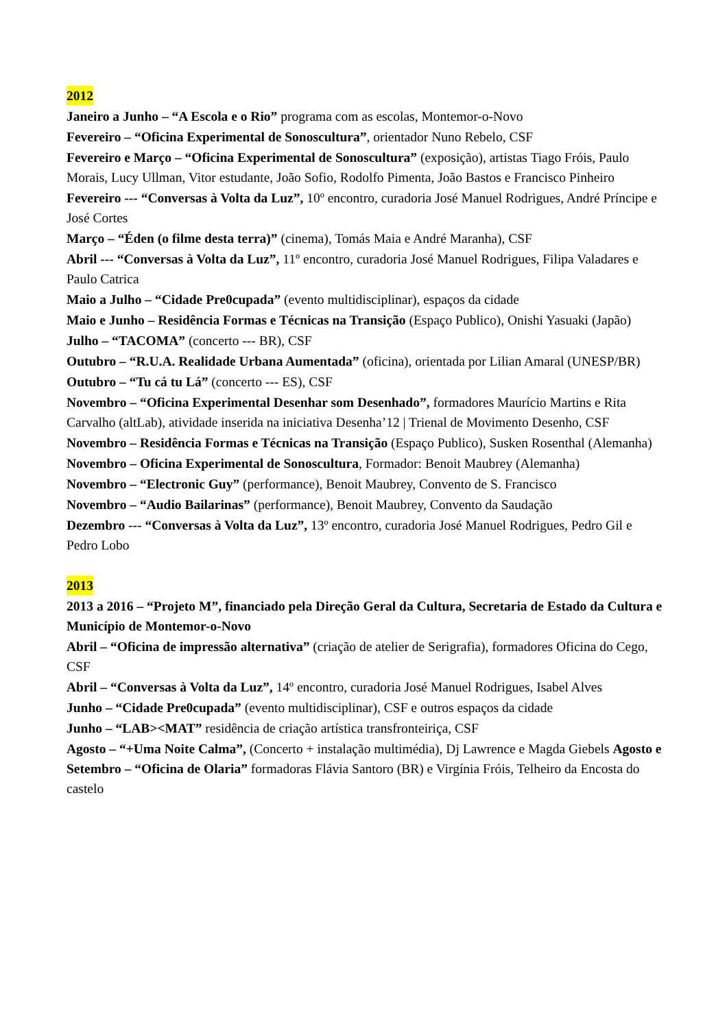2012
Janeiro a Junho – “A Escola e o Rio” programa com as escolas, Montemor-o-Novo
Fevereiro – “Oficina Experimental de Sonoscultura”, orientador Nuno Rebelo, CSF
Fevereiro e Março – “Oficina Experimental de Sonoscultura” (exposição), artistas Tiago Fróis, Paulo Morais, Lucy Ullman, Vitor estudante, João Sofio, Rodolfo Pimenta, João Bastos e Francisco Pinheiro
Fevereiro --- “Conversas à Volta da Luz”, 10º encontro, curadoria José Manuel Rodrigues, André Príncipe e José Cortes
Março – “Éden (o filme desta terra)” (cinema), Tomás Maia e André Maranha), CSF
Abril --- “Conversas à Volta da Luz”, 11º encontro, curadoria José Manuel Rodrigues, Filipa Valadares e Paulo Catrica
Maio a Julho – “Cidade Pre0cupada” (evento multidisciplinar), espaços da cidade
Maio e Junho – Residência Formas e Técnicas na Transição (Espaço Publico), Onishi Yasuaki (Japão)
Julho – “TACOMA” (concerto --- BR), CSF
Outubro – “R.U.A. Realidade Urbana Aumentada” (oficina), orientada por Lilian Amaral (UNESP/BR)
Outubro – “Tu cá tu Lá” (concerto --- ES), CSF
Novembro – “Oficina Experimental Desenhar som Desenhado”, formadores Maurício Martins e Rita Carvalho (altLab), atividade inserida na iniciativa Desenha’12 | Trienal de Movimento Desenho, CSF
Novembro – Residência Formas e Técnicas na Transição (Espaço Publico), Susken Rosenthal (Alemanha)
Novembro – Oficina Experimental de Sonoscultura, Formador: Benoit Maubrey (Alemanha)
Novembro – “Electronic Guy” (performance), Benoit Maubrey, Convento de S. Francisco
Novembro – “Audio Bailarinas” (performance), Benoit Maubrey, Convento da Saudação
Dezembro --- “Conversas à Volta da Luz”, 13º encontro, curadoria José Manuel Rodrigues, Pedro Gil e Pedro Lobo
2013
2013 a 2016 – “Projeto M”, financiado pela Direção Geral da Cultura, Secretaria de Estado da Cultura e Município de Montemor-o-Novo
Abril – “Oficina de impressão alternativa” (criação de atelier de Serigrafia), formadores Oficina do Cego, CSF
Abril – “Conversas à Volta da Luz”, 14º encontro, curadoria José Manuel Rodrigues, Isabel Alves
Junho – “Cidade Pre0cupada” (evento multidisciplinar), CSF e outros espaços da cidade
Junho – “LAB><MAT” residência de criação artística transfronteiriça, CSF
Agosto – “+Uma Noite Calma”, (Concerto + instalação multimédia), Dj Lawrence e Magda Giebels Agosto e Setembro – “Oficina de Olaria” formadoras Flávia Santoro (BR) e Virgínia Fróis, Telheiro da Encosta do castelo